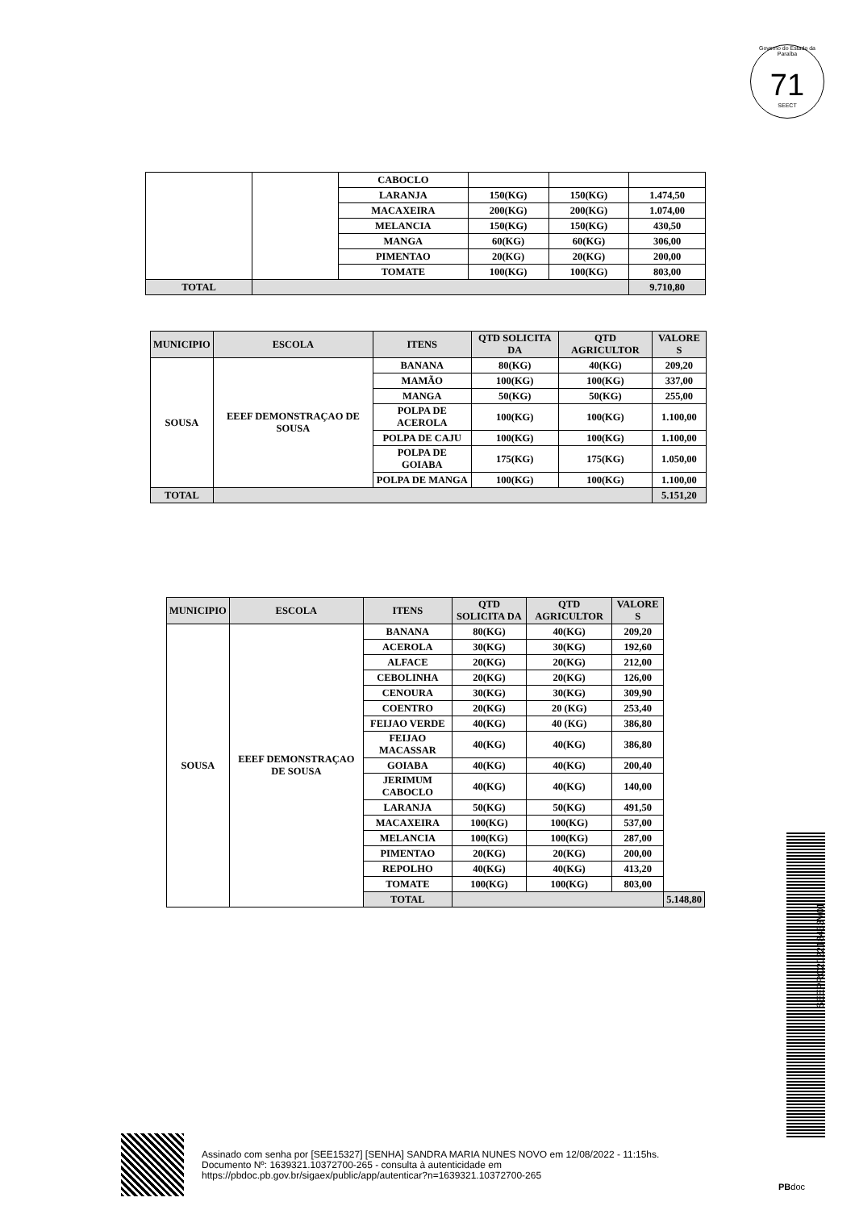Governo do Estado da Paraíba
71
SEECT
| | | CABOCLO | | | |
| | | LARANJA | 150(KG) | 150(KG) | 1.474,50 |
| | | MACAXEIRA | 200(KG) | 200(KG) | 1.074,00 |
| | | MELANCIA | 150(KG) | 150(KG) | 430,50 |
| | | MANGA | 60(KG) | 60(KG) | 306,00 |
| | | PIMENTAO | 20(KG) | 20(KG) | 200,00 |
| | | TOMATE | 100(KG) | 100(KG) | 803,00 |
| TOTAL | | | | | 9.710,80 |
| MUNICIPIO | ESCOLA | ITENS | QTD SOLICITA DA | QTD AGRICULTOR | VALORE S |
| --- | --- | --- | --- | --- | --- |
| SOUSA | EEEF DEMONSTRAÇAO DE SOUSA | BANANA | 80(KG) | 40(KG) | 209,20 |
| | | MAMÃO | 100(KG) | 100(KG) | 337,00 |
| | | MANGA | 50(KG) | 50(KG) | 255,00 |
| | | POLPA DE ACEROLA | 100(KG) | 100(KG) | 1.100,00 |
| | | POLPA DE CAJU | 100(KG) | 100(KG) | 1.100,00 |
| | | POLPA DE GOIABA | 175(KG) | 175(KG) | 1.050,00 |
| | | POLPA DE MANGA | 100(KG) | 100(KG) | 1.100,00 |
| TOTAL | | | | | 5.151,20 |
| MUNICIPIO | ESCOLA | ITENS | QTD SOLICITA DA | QTD AGRICULTOR | VALORE S | |
| --- | --- | --- | --- | --- | --- | --- |
| SOUSA | EEEF DEMONSTRAÇAO DE SOUSA | BANANA | 80(KG) | 40(KG) | 209,20 | |
| | | ACEROLA | 30(KG) | 30(KG) | 192,60 | |
| | | ALFACE | 20(KG) | 20(KG) | 212,00 | |
| | | CEBOLINHA | 20(KG) | 20(KG) | 126,00 | |
| | | CENOURA | 30(KG) | 30(KG) | 309,90 | |
| | | COENTRO | 20(KG) | 20 (KG) | 253,40 | |
| | | FEIJAO VERDE | 40(KG) | 40 (KG) | 386,80 | |
| | | FEIJAO MACASSAR | 40(KG) | 40(KG) | 386,80 | |
| | | GOIABA | 40(KG) | 40(KG) | 200,40 | |
| | | JERIMUM CABOCLO | 40(KG) | 40(KG) | 140,00 | |
| | | LARANJA | 50(KG) | 50(KG) | 491,50 | |
| | | MACAXEIRA | 100(KG) | 100(KG) | 537,00 | |
| | | MELANCIA | 100(KG) | 100(KG) | 287,00 | |
| | | PIMENTAO | 20(KG) | 20(KG) | 200,00 | |
| | | REPOLHO | 40(KG) | 40(KG) | 413,20 | |
| | | TOMATE | 100(KG) | 100(KG) | 803,00 | |
| | | TOTAL | | | | 5.148,80 |
SEEPRC202218433V01
Assinado com senha por [SEE15327] [SENHA] SANDRA MARIA NUNES NOVO em 12/08/2022 - 11:15hs.
Documento Nº: 1639321.10372700-265 - consulta à autenticidade em
https://pbdoc.pb.gov.br/sigaex/public/app/autenticar?n=1639321.10372700-265
PBdoc